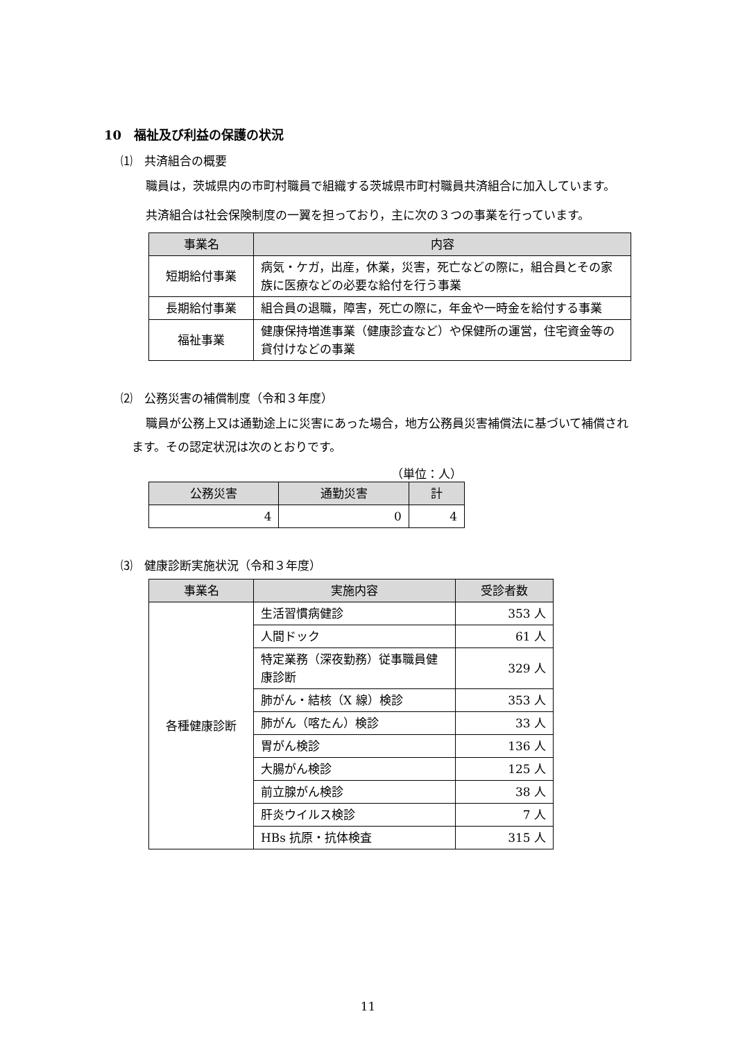10　福祉及び利益の保護の状況
⑴　共済組合の概要
職員は，茨城県内の市町村職員で組織する茨城県市町村職員共済組合に加入しています。
共済組合は社会保険制度の一翼を担っており，主に次の３つの事業を行っています。
| 事業名 | 内容 |
| --- | --- |
| 短期給付事業 | 病気・ケガ，出産，休業，災害，死亡などの際に，組合員とその家族に医療などの必要な給付を行う事業 |
| 長期給付事業 | 組合員の退職，障害，死亡の際に，年金や一時金を給付する事業 |
| 福祉事業 | 健康保持増進事業（健康診査など）や保健所の運営，住宅資金等の貸付けなどの事業 |
⑵　公務災害の補償制度（令和３年度）
職員が公務上又は通勤途上に災害にあった場合，地方公務員災害補償法に基づいて補償されます。その認定状況は次のとおりです。
（単位：人）
| 公務災害 | 通勤災害 | 計 |
| --- | --- | --- |
| 4 | 0 | 4 |
⑶　健康診断実施状況（令和３年度）
| 事業名 | 実施内容 | 受診者数 |
| --- | --- | --- |
| 各種健康診断 | 生活習慣病健診 | 353 人 |
| | 人間ドック | 61 人 |
| | 特定業務（深夜勤務）従事職員健康診断 | 329 人 |
| | 肺がん・結核（X 線）検診 | 353 人 |
| | 肺がん（喀たん）検診 | 33 人 |
| | 胃がん検診 | 136 人 |
| | 大腸がん検診 | 125 人 |
| | 前立腺がん検診 | 38 人 |
| | 肝炎ウイルス検診 | 7 人 |
| | HBs 抗原・抗体検査 | 315 人 |
11